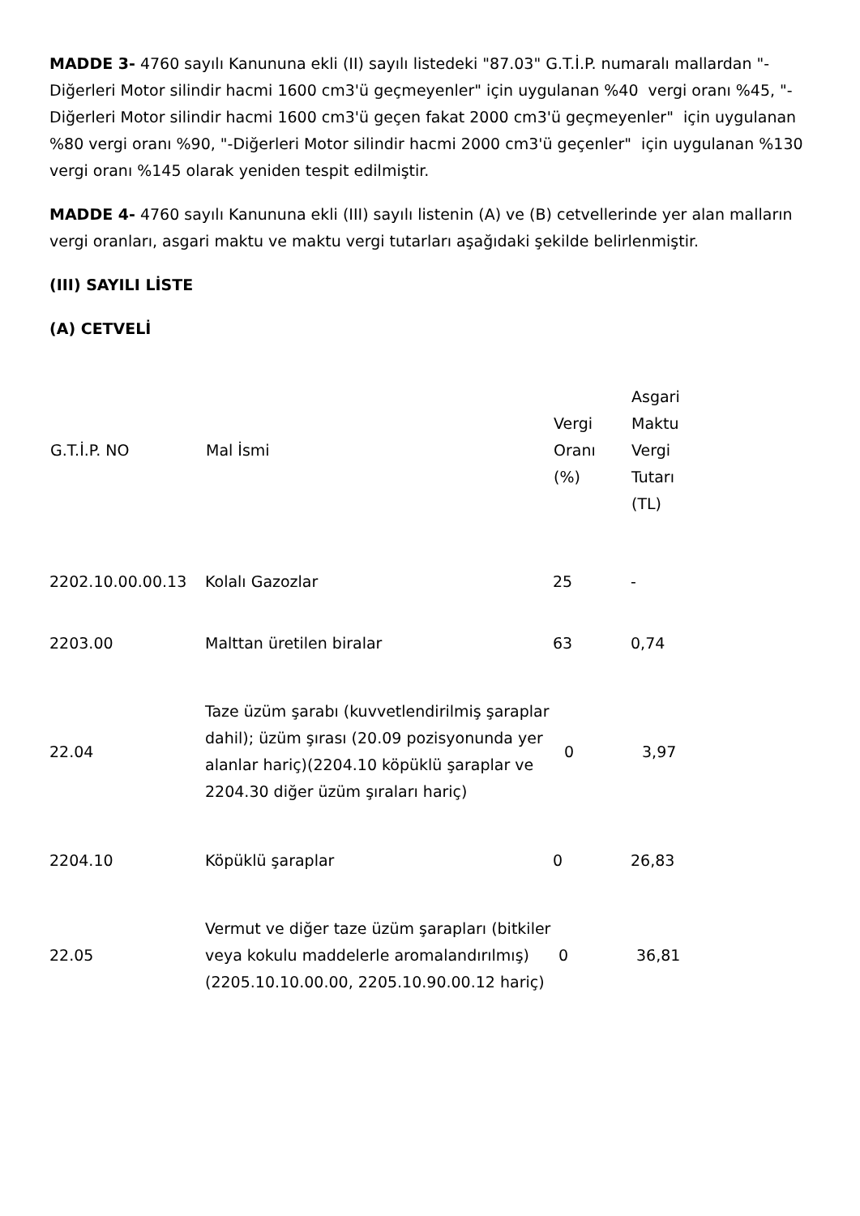MADDE 3- 4760 sayılı Kanununa ekli (II) sayılı listedeki "87.03" G.T.İ.P. numaralı mallardan "-Diğerleri Motor silindir hacmi 1600 cm3'ü geçmeyenler" için uygulanan %40 vergi oranı %45, "-Diğerleri Motor silindir hacmi 1600 cm3'ü geçen fakat 2000 cm3'ü geçmeyenler" için uygulanan %80 vergi oranı %90, "-Diğerleri Motor silindir hacmi 2000 cm3'ü geçenler" için uygulanan %130 vergi oranı %145 olarak yeniden tespit edilmiştir.
MADDE 4- 4760 sayılı Kanununa ekli (III) sayılı listenin (A) ve (B) cetvellerinde yer alan malların vergi oranları, asgari maktu ve maktu vergi tutarları aşağıdaki şekilde belirlenmiştir.
(III) SAYILI LİSTE
(A) CETVELİ
| G.T.İ.P. NO | Mal İsmi | Vergi Oranı (%) | Asgari Maktu Vergi Tutarı (TL) |
| --- | --- | --- | --- |
| 2202.10.00.00.13 | Kolalı Gazozlar | 25 | - |
| 2203.00 | Malttan üretilen biralar | 63 | 0,74 |
| 22.04 | Taze üzüm şarabı (kuvvetlendirilmiş şaraplar dahil); üzüm şırası (20.09 pozisyonunda yer alanlar hariç)(2204.10 köpüklü şaraplar ve 2204.30 diğer üzüm şıraları hariç) | 0 | 3,97 |
| 2204.10 | Köpüklü şaraplar | 0 | 26,83 |
| 22.05 | Vermut ve diğer taze üzüm şarapları (bitkiler veya kokulu maddelerle aromalandırılmış) (2205.10.10.00.00, 2205.10.90.00.12 hariç) | 0 | 36,81 |